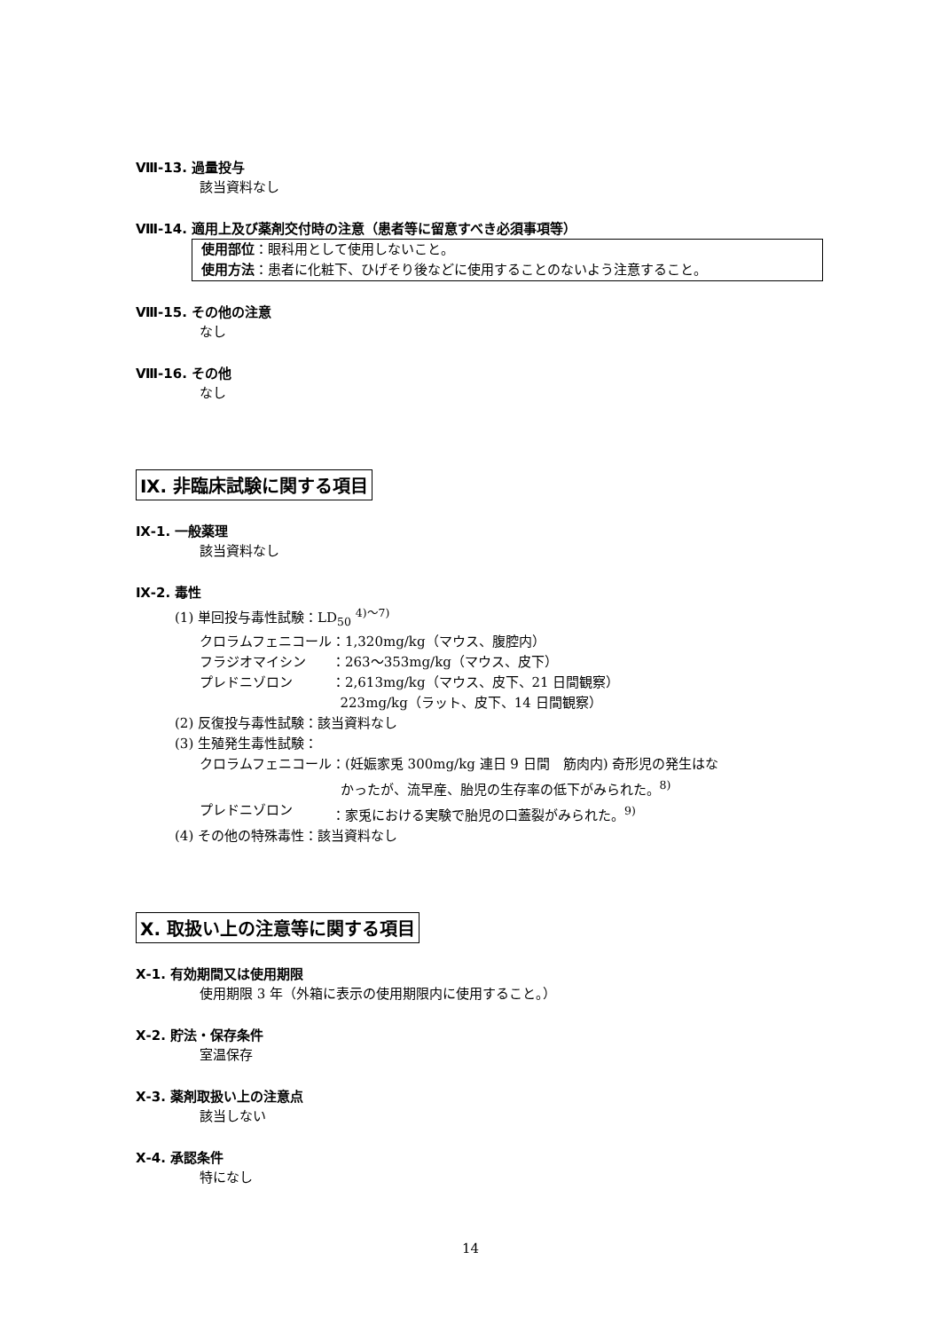Ⅷ-13. 過量投与
該当資料なし
Ⅷ-14. 適用上及び薬剤交付時の注意（患者等に留意すべき必須事項等）
使用部位：眼科用として使用しないこと。
使用方法：患者に化粧下、ひげそり後などに使用することのないよう注意すること。
Ⅷ-15. その他の注意
なし
Ⅷ-16. その他
なし
Ⅸ. 非臨床試験に関する項目
Ⅸ-1. 一般薬理
該当資料なし
Ⅸ-2. 毒性
(1) 単回投与毒性試験：LD<sub>50</sub> <sup>4)～7)</sup>
| クロラムフェニコール | ：1,320mg/kg（マウス、腹腔内） |
| フラジオマイシン | ：263～353mg/kg（マウス、皮下） |
| プレドニゾロン | ：2,613mg/kg（マウス、皮下、21 日間観察） 223mg/kg（ラット、皮下、14 日間観察） |
(2) 反復投与毒性試験：該当資料なし
(3) 生殖発生毒性試験：
| クロラムフェニコール | ：(妊娠家兎 300mg/kg 連日 9 日間 筋肉内) 奇形児の発生はな かったが、流早産、胎児の生存率の低下がみられた。<sup>8)</sup> |
| プレドニゾロン | ：家兎における実験で胎児の口蓋裂がみられた。<sup>9)</sup> |
(4) その他の特殊毒性：該当資料なし
Ⅹ. 取扱い上の注意等に関する項目
Ⅹ-1. 有効期間又は使用期限
使用期限 3 年（外箱に表示の使用期限内に使用すること。）
Ⅹ-2. 貯法・保存条件
室温保存
Ⅹ-3. 薬剤取扱い上の注意点
該当しない
Ⅹ-4. 承認条件
特になし
14